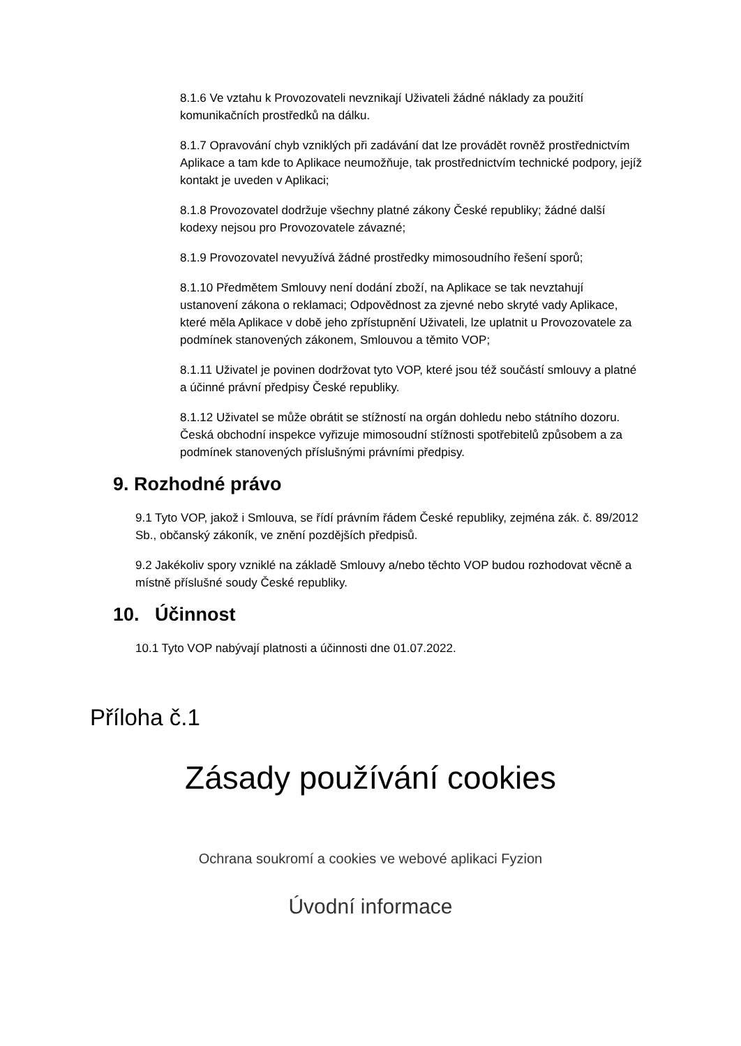8.1.6 Ve vztahu k Provozovateli nevznikají Uživateli žádné náklady za použití komunikačních prostředků na dálku.
8.1.7 Opravování chyb vzniklých při zadávání dat lze provádět rovněž prostřednictvím Aplikace a tam kde to Aplikace neumožňuje, tak prostřednictvím technické podpory, jejíž kontakt je uveden v Aplikaci;
8.1.8 Provozovatel dodržuje všechny platné zákony České republiky; žádné další kodexy nejsou pro Provozovatele závazné;
8.1.9 Provozovatel nevyužívá žádné prostředky mimosoudního řešení sporů;
8.1.10 Předmětem Smlouvy není dodání zboží, na Aplikace se tak nevztahují ustanovení zákona o reklamaci; Odpovědnost za zjevné nebo skryté vady Aplikace, které měla Aplikace v době jeho zpřístupnění Uživateli, lze uplatnit u Provozovatele za podmínek stanovených zákonem, Smlouvou a těmito VOP;
8.1.11 Uživatel je povinen dodržovat tyto VOP, které jsou též součástí smlouvy a platné a účinné právní předpisy České republiky.
8.1.12 Uživatel se může obrátit se stížností na orgán dohledu nebo státního dozoru. Česká obchodní inspekce vyřizuje mimosoudní stížnosti spotřebitelů způsobem a za podmínek stanovených příslušnými právními předpisy.
9. Rozhodné právo
9.1 Tyto VOP, jakož i Smlouva, se řídí právním řádem České republiky, zejména zák. č. 89/2012 Sb., občanský zákoník, ve znění pozdějších předpisů.
9.2 Jakékoliv spory vzniklé na základě Smlouvy a/nebo těchto VOP budou rozhodovat věcně a místně příslušné soudy České republiky.
10. Účinnost
10.1 Tyto VOP nabývají platnosti a účinnosti dne 01.07.2022.
Příloha č.1
Zásady používání cookies
Ochrana soukromí a cookies ve webové aplikaci Fyzion
Úvodní informace